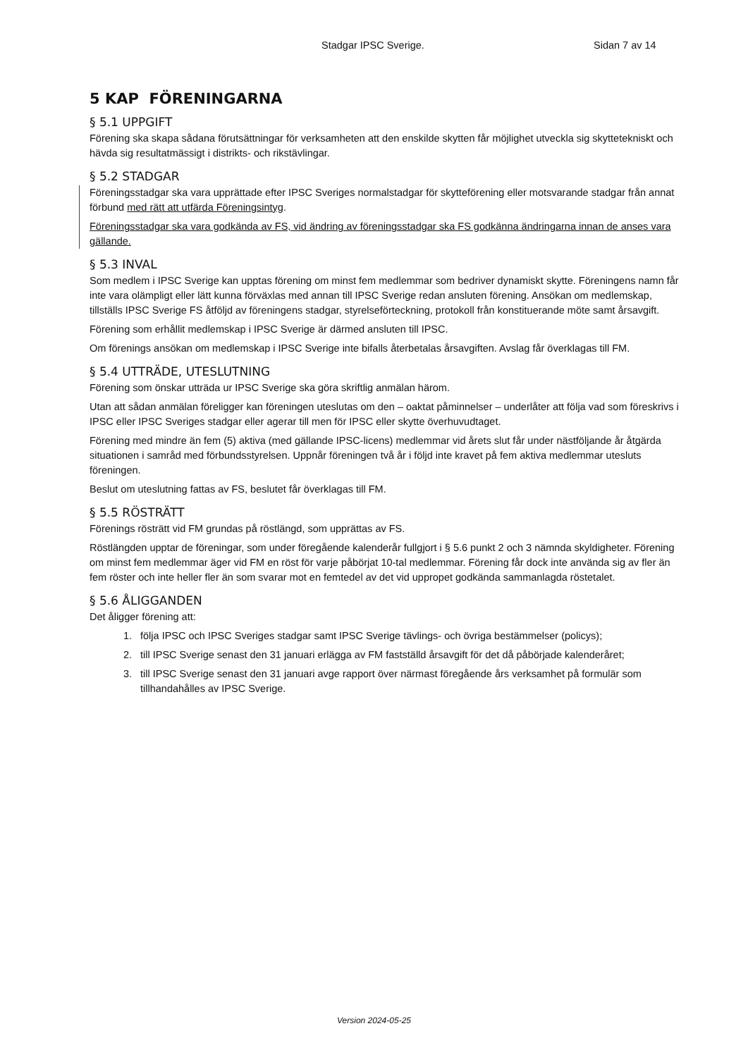Stadgar IPSC Sverige. Sidan 7 av 14
5 KAP FÖRENINGARNA
§ 5.1 UPPGIFT
Förening ska skapa sådana förutsättningar för verksamheten att den enskilde skytten får möjlighet utveckla sig skytteteknis­kt och hävda sig resultatmässigt i distrikts- och rikstävlingar.
§ 5.2 STADGAR
Föreningsstadgar ska vara upprättade efter IPSC Sveriges normalstadgar för skytteförening eller motsvarande stadgar från annat förbund med rätt att utfärda Föreningsintyg.
Föreningsstadgar ska vara godkända av FS, vid ändring av föreningsstadgar ska FS godkänna ändringarna innan de anses vara gällande.
§ 5.3 INVAL
Som medlem i IPSC Sverige kan upptas förening om minst fem medlemmar som bedriver dynamiskt skytte. Föreningens namn får inte vara olämpligt eller lätt kunna förväxlas med annan till IPSC Sverige redan ansluten förening. Ansökan om medlemskap, tillställs IPSC Sverige FS åtföljd av föreningens stadgar, styrelseförteckning, protokoll från konstituerande möte samt årsavgift.
Förening som erhållit medlemskap i IPSC Sverige är därmed ansluten till IPSC.
Om förenings ansökan om medlemskap i IPSC Sverige inte bifalls återbetalas årsavgiften. Avslag får överklagas till FM.
§ 5.4 UTTRÄDE, UTESLUTNING
Förening som önskar utträda ur IPSC Sverige ska göra skriftlig anmälan härom.
Utan att sådan anmälan föreligger kan föreningen uteslutas om den – oaktat påminnelser – underlåter att följa vad som föreskrivs i IPSC eller IPSC Sveriges stadgar eller agerar till men för IPSC eller skytte överhuvudtaget.
Förening med mindre än fem (5) aktiva (med gällande IPSC-licens) medlemmar vid årets slut får under nästföljande år åtgärda situationen i samråd med förbundsstyrelsen. Uppnår föreningen två år i följd inte kravet på fem aktiva medlemmar utesluts föreningen.
Beslut om uteslutning fattas av FS, beslutet får överklagas till FM.
§ 5.5 RÖSTRÄTT
Förenings rösträtt vid FM grundas på röstlängd, som upprättas av FS.
Röstlängden upptar de föreningar, som under föregående kalenderår fullgjort i § 5.6 punkt 2 och 3 nämnda skyldigheter. Förening om minst fem medlemmar äger vid FM en röst för varje påbörjat 10-tal medlemmar. Förening får dock inte använda sig av fler än fem röster och inte heller fler än som svarar mot en femtedel av det vid uppropet godkända sammanlagda röstetalet.
§ 5.6 ÅLIGGANDEN
Det åligger förening att:
1. följa IPSC och IPSC Sveriges stadgar samt IPSC Sverige tävlings- och övriga bestämmelser (policys);
2. till IPSC Sverige senast den 31 januari erlägga av FM fastställd årsavgift för det då påbörjade kalenderåret;
3. till IPSC Sverige senast den 31 januari avge rapport över närmast föregående års verksamhet på formulär som tillhandahålles av IPSC Sverige.
Version 2024-05-25